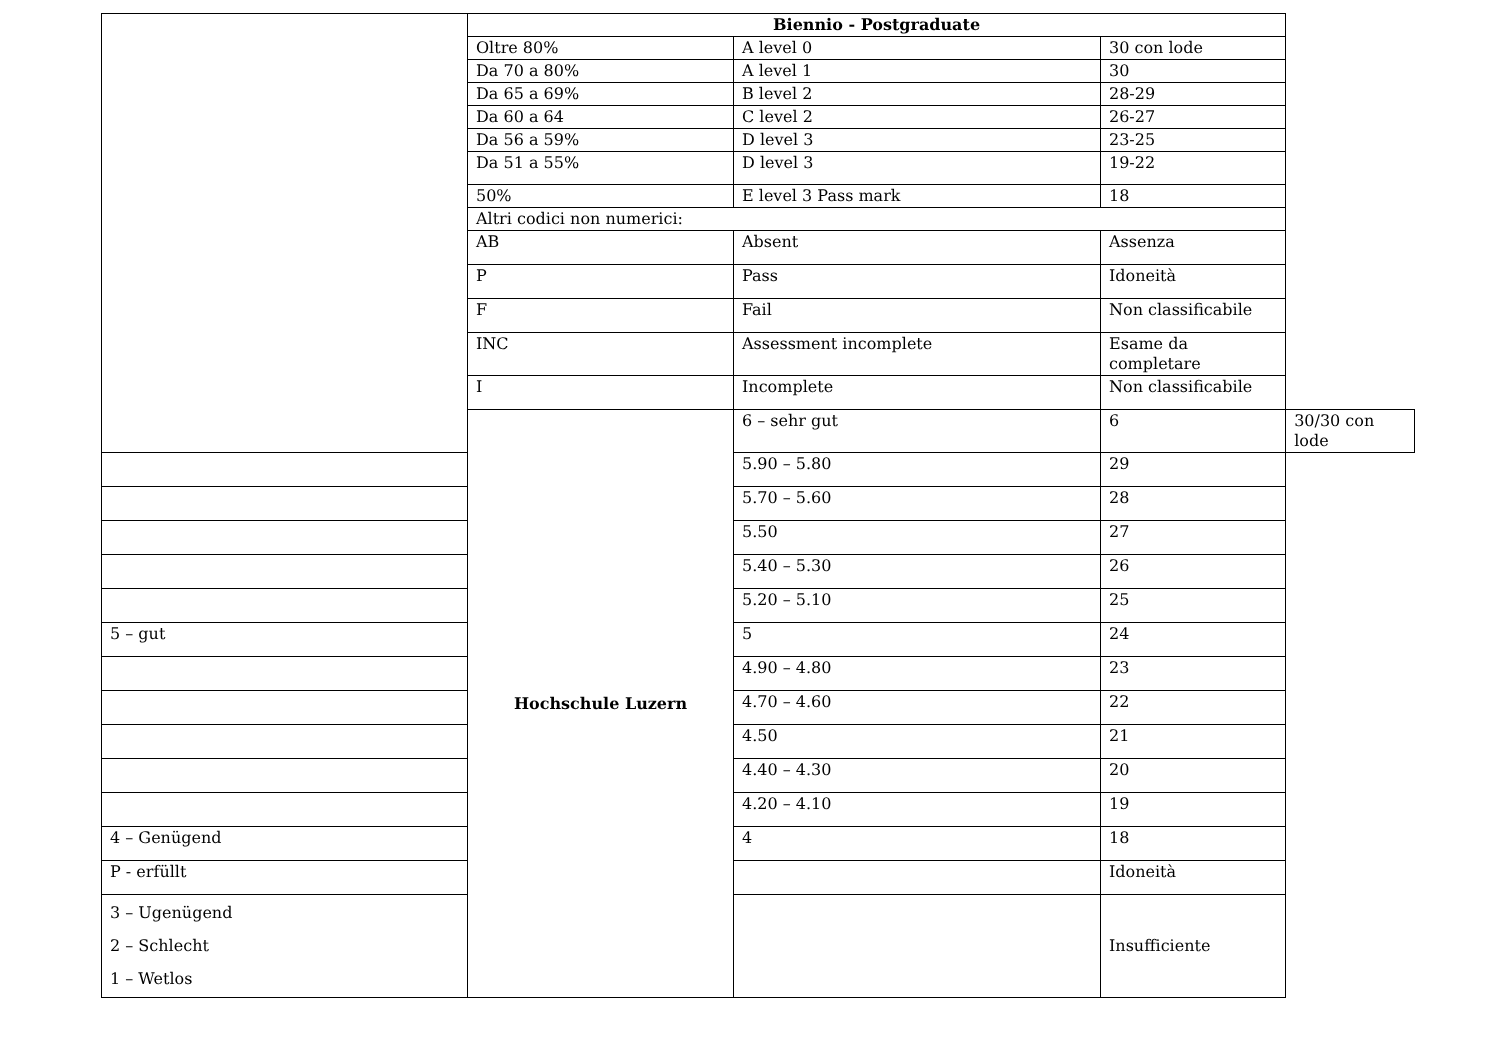| | Biennio - Postgraduate | | | |
| | Oltre 80% | A level 0 | 30 con lode | |
| | Da 70 a 80% | A level 1 | 30 | |
| | Da 65 a 69% | B level 2 | 28-29 | |
| | Da 60 a 64 | C level 2 | 26-27 | |
| | Da 56 a 59% | D level 3 | 23-25 | |
| | Da 51 a 55% | D level 3 | 19-22 | |
| | 50% | E level 3 Pass mark | 18 | |
| | Altri codici non numerici: | | | |
| | AB | Absent | Assenza | |
| | P | Pass | Idoneità | |
| | F | Fail | Non classificabile | |
| | INC | Assessment incomplete | Esame da completare | |
| | I | Incomplete | Non classificabile | |
| | Hochschule Luzern | 6 – sehr gut | 6 | 30/30 con lode |
| | | 5.90 – 5.80 | 29 | |
| | | 5.70 – 5.60 | 28 | |
| | | 5.50 | 27 | |
| | | 5.40 – 5.30 | 26 | |
| | | 5.20 – 5.10 | 25 | |
| 5 – gut | | 5 | 24 | |
| | | 4.90 – 4.80 | 23 | |
| | | 4.70 – 4.60 | 22 | |
| | | 4.50 | 21 | |
| | | 4.40 – 4.30 | 20 | |
| | | 4.20 – 4.10 | 19 | |
| 4 – Genügend | | 4 | 18 | |
| P - erfüllt | | | Idoneità | |
| 3 – Ugenügend 2 – Schlecht 1 – Wetlos | | | Insufficiente | |